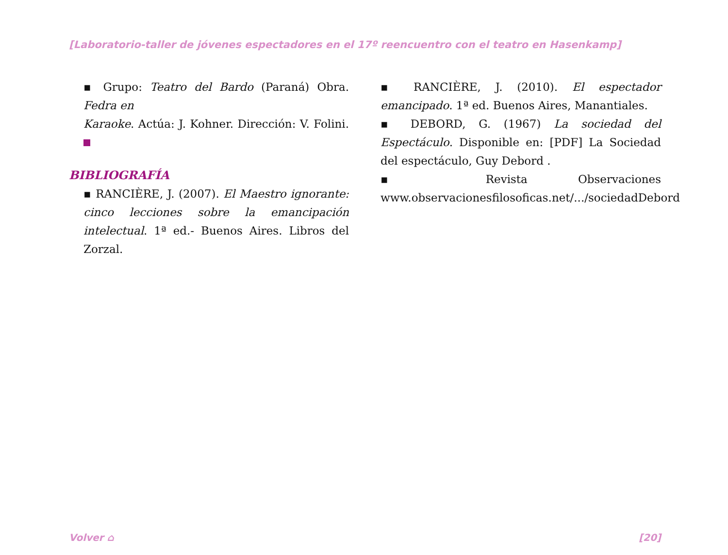[Laboratorio-taller de jóvenes espectadores en el 17º reencuentro con el teatro en Hasenkamp]
▪ Grupo: Teatro del Bardo (Paraná) Obra. Fedra en
Karaoke. Actúa: J. Kohner. Dirección: V. Folini.
BIBLIOGRAFÍA
▪ RANCIÈRE, J. (2007). El Maestro ignorante: cinco lecciones sobre la emancipación intelectual. 1ª ed.- Buenos Aires. Libros del Zorzal.
▪ RANCIÈRE, J. (2010). El espectador emancipado. 1ª ed. Buenos Aires, Manantiales.
▪ DEBORD, G. (1967) La sociedad del Espectáculo. Disponible en: [PDF] La Sociedad del espectáculo, Guy Debord .
▪ Revista Observaciones www.observacionesfilosoficas.net/.../sociedadDebord
Volver ⌂ [20]